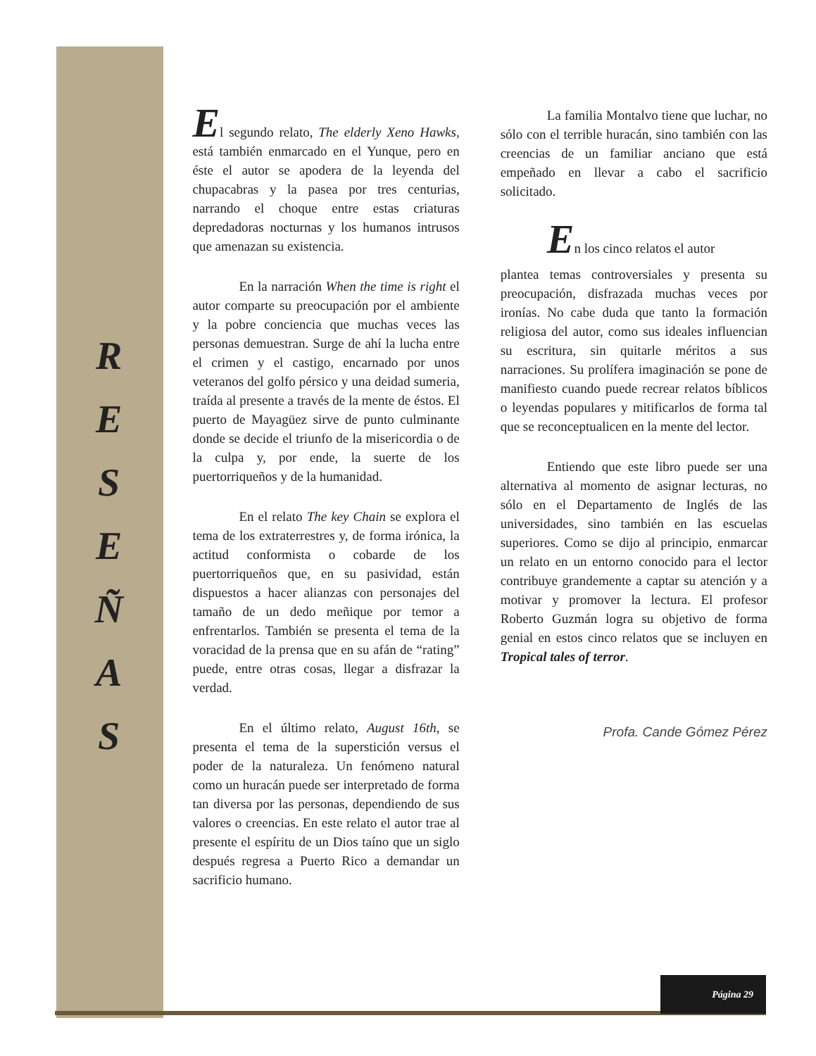R
E
S
E
Ñ
A
S
El segundo relato, The elderly Xeno Hawks, está también enmarcado en el Yunque, pero en éste el autor se apodera de la leyenda del chupacabras y la pasea por tres centurias, narrando el choque entre estas criaturas depredadoras nocturnas y los humanos intrusos que amenazan su existencia.
En la narración When the time is right el autor comparte su preocupación por el ambiente y la pobre conciencia que muchas veces las personas demuestran. Surge de ahí la lucha entre el crimen y el castigo, encarnado por unos veteranos del golfo pérsico y una deidad sumeria, traída al presente a través de la mente de éstos. El puerto de Mayagüez sirve de punto culminante donde se decide el triunfo de la misericordia o de la culpa y, por ende, la suerte de los puertorriqueños y de la humanidad.
En el relato The key Chain se explora el tema de los extraterrestres y, de forma irónica, la actitud conformista o cobarde de los puertorriqueños que, en su pasividad, están dispuestos a hacer alianzas con personajes del tamaño de un dedo meñique por temor a enfrentarlos. También se presenta el tema de la voracidad de la prensa que en su afán de “rating” puede, entre otras cosas, llegar a disfrazar la verdad.
En el último relato, August 16th, se presenta el tema de la superstición versus el poder de la naturaleza. Un fenómeno natural como un huracán puede ser interpretado de forma tan diversa por las personas, dependiendo de sus valores o creencias. En este relato el autor trae al presente el espíritu de un Dios taíno que un siglo después regresa a Puerto Rico a demandar un sacrificio humano.
La familia Montalvo tiene que luchar, no sólo con el terrible huracán, sino también con las creencias de un familiar anciano que está empeñado en llevar a cabo el sacrificio solicitado.
En los cinco relatos el autor
plantea temas controversiales y presenta su preocupación, disfrazada muchas veces por ironías. No cabe duda que tanto la formación religiosa del autor, como sus ideales influencian su escritura, sin quitarle méritos a sus narraciones. Su prolífera imaginación se pone de manifiesto cuando puede recrear relatos bíblicos o leyendas populares y mitificarlos de forma tal que se reconceptualicen en la mente del lector.
Entiendo que este libro puede ser una alternativa al momento de asignar lecturas, no sólo en el Departamento de Inglés de las universidades, sino también en las escuelas superiores. Como se dijo al principio, enmarcar un relato en un entorno conocido para el lector contribuye grandemente a captar su atención y a motivar y promover la lectura. El profesor Roberto Guzmán logra su objetivo de forma genial en estos cinco relatos que se incluyen en Tropical tales of terror.
Profa. Cande Gómez Pérez
Página 29